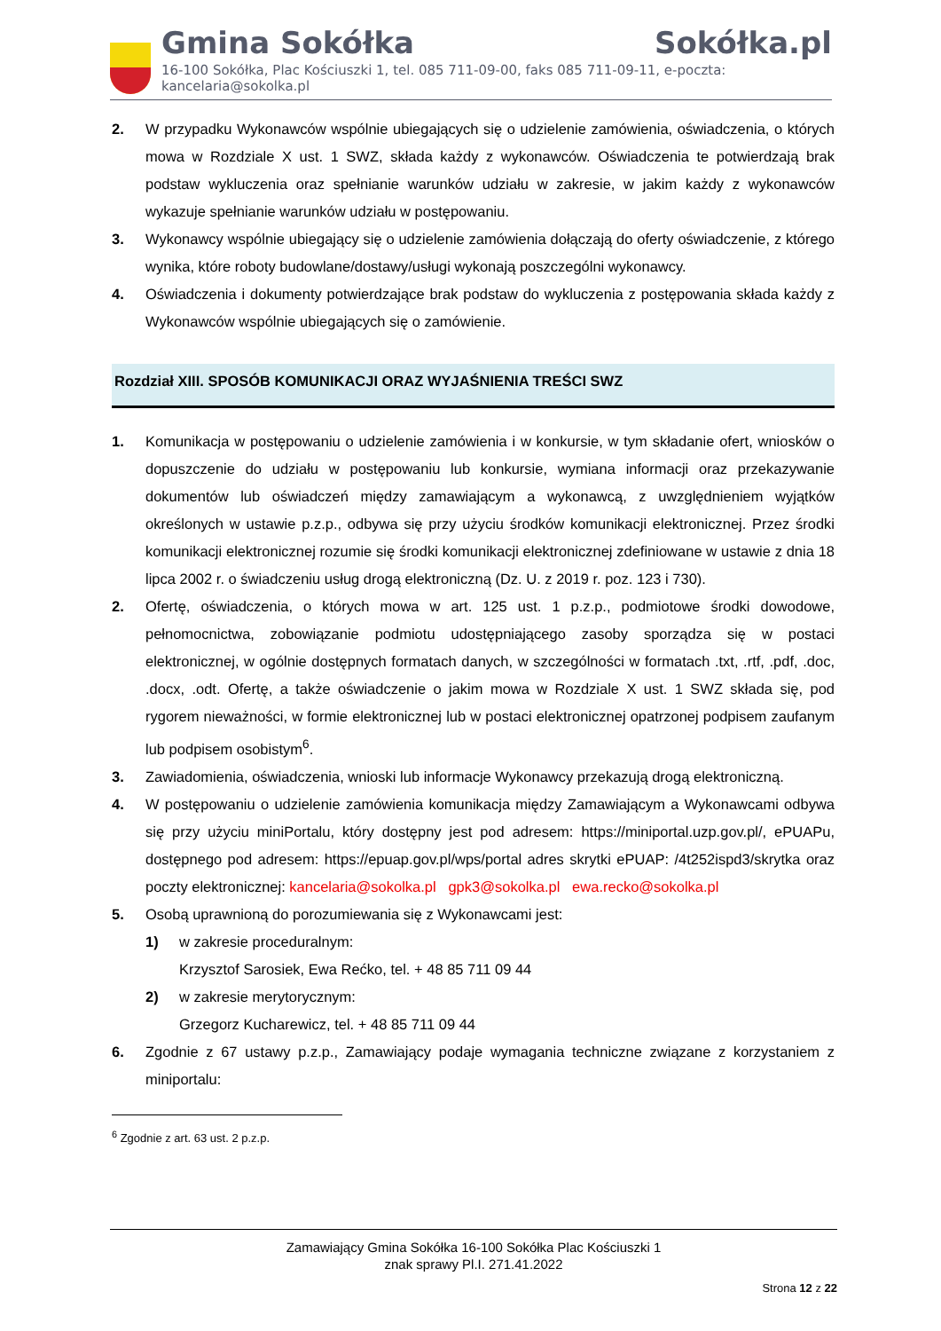Gmina Sokółka Sokółka.pl
16-100 Sokółka, Plac Kościuszki 1, tel. 085 711-09-00, faks 085 711-09-11, e-poczta: kancelaria@sokolka.pl
2. W przypadku Wykonawców wspólnie ubiegających się o udzielenie zamówienia, oświadczenia, o których mowa w Rozdziale X ust. 1 SWZ, składa każdy z wykonawców. Oświadczenia te potwierdzają brak podstaw wykluczenia oraz spełnianie warunków udziału w zakresie, w jakim każdy z wykonawców wykazuje spełnianie warunków udziału w postępowaniu.
3. Wykonawcy wspólnie ubiegający się o udzielenie zamówienia dołączają do oferty oświadczenie, z którego wynika, które roboty budowlane/dostawy/usługi wykonają poszczególni wykonawcy.
4. Oświadczenia i dokumenty potwierdzające brak podstaw do wykluczenia z postępowania składa każdy z Wykonawców wspólnie ubiegających się o zamówienie.
Rozdział XIII. SPOSÓB KOMUNIKACJI ORAZ WYJAŚNIENIA TREŚCI SWZ
1. Komunikacja w postępowaniu o udzielenie zamówienia i w konkursie, w tym składanie ofert, wniosków o dopuszczenie do udziału w postępowaniu lub konkursie, wymiana informacji oraz przekazywanie dokumentów lub oświadczeń między zamawiającym a wykonawcą, z uwzględnieniem wyjątków określonych w ustawie p.z.p., odbywa się przy użyciu środków komunikacji elektronicznej. Przez środki komunikacji elektronicznej rozumie się środki komunikacji elektronicznej zdefiniowane w ustawie z dnia 18 lipca 2002 r. o świadczeniu usług drogą elektroniczną (Dz. U. z 2019 r. poz. 123 i 730).
2. Ofertę, oświadczenia, o których mowa w art. 125 ust. 1 p.z.p., podmiotowe środki dowodowe, pełnomocnictwa, zobowiązanie podmiotu udostępniającego zasoby sporządza się w postaci elektronicznej, w ogólnie dostępnych formatach danych, w szczególności w formatach .txt, .rtf, .pdf, .doc, .docx, .odt. Ofertę, a także oświadczenie o jakim mowa w Rozdziale X ust. 1 SWZ składa się, pod rygorem nieważności, w formie elektronicznej lub w postaci elektronicznej opatrzonej podpisem zaufanym lub podpisem osobistym<sup>6</sup>.
3. Zawiadomienia, oświadczenia, wnioski lub informacje Wykonawcy przekazują drogą elektroniczną.
4. W postępowaniu o udzielenie zamówienia komunikacja między Zamawiającym a Wykonawcami odbywa się przy użyciu miniPortalu, który dostępny jest pod adresem: https://miniportal.uzp.gov.pl/, ePUAPu, dostępnego pod adresem: https://epuap.gov.pl/wps/portal adres skrytki ePUAP: /4t252ispd3/skrytka oraz poczty elektronicznej: kancelaria@sokolka.pl gpk3@sokolka.pl ewa.recko@sokolka.pl
5. Osobą uprawnioną do porozumiewania się z Wykonawcami jest:
1) w zakresie proceduralnym:
Krzysztof Sarosiek, Ewa Rećko, tel. + 48 85 711 09 44
2) w zakresie merytorycznym:
Grzegorz Kucharewicz, tel. + 48 85 711 09 44
6. Zgodnie z 67 ustawy p.z.p., Zamawiający podaje wymagania techniczne związane z korzystaniem z miniportalu:
<sup>6</sup> Zgodnie z art. 63 ust. 2 p.z.p.
Zamawiający Gmina Sokółka 16-100 Sokółka Plac Kościuszki 1
znak sprawy Pl.I. 271.41.2022
Strona 12 z 22